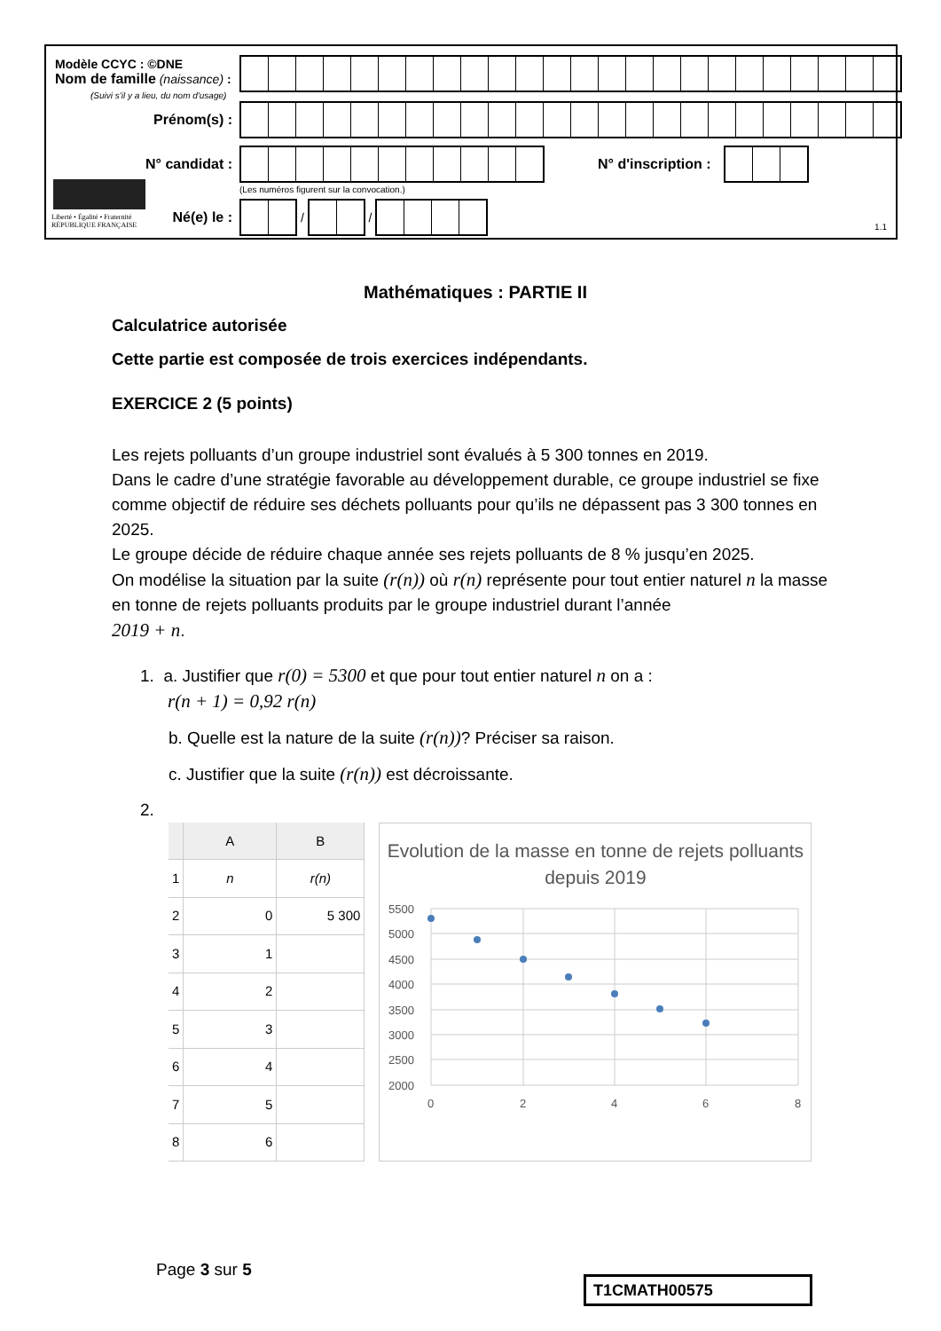Modèle CCYC : ©DNE
Nom de famille (naissance) :
(Suivi s'il y a lieu, du nom d'usage)
Prénom(s) :
N° candidat : N° d'inscription :
(Les numéros figurent sur la convocation.)
Liberté • Égalité • Fraternité
RÉPUBLIQUE FRANÇAISE
Né(e) le :
/
/
1.1
Mathématiques : PARTIE II
Calculatrice autorisée
Cette partie est composée de trois exercices indépendants.
EXERCICE 2 (5 points)
Les rejets polluants d’un groupe industriel sont évalués à 5 300 tonnes en 2019.
Dans le cadre d’une stratégie favorable au développement durable, ce groupe industriel se fixe comme objectif de réduire ses déchets polluants pour qu’ils ne dépassent pas 3 300 tonnes en 2025.
Le groupe décide de réduire chaque année ses rejets polluants de 8 % jusqu’en 2025.
On modélise la situation par la suite (r(n)) où r(n) représente pour tout entier naturel n la masse en tonne de rejets polluants produits par le groupe industriel durant l’année
2019 + n.
1. a. Justifier que r(0) = 5300 et que pour tout entier naturel n on a :
r(n + 1) = 0,92 r(n)
b. Quelle est la nature de la suite (r(n))? Préciser sa raison.
c. Justifier que la suite (r(n)) est décroissante.
2.
| | A | B |
| 1 | n | r(n) |
| 2 | 0 | 5 300 |
| 3 | 1 | |
| 4 | 2 | |
| 5 | 3 | |
| 6 | 4 | |
| 7 | 5 | |
| 8 | 6 | |
Evolution de la masse en tonne de rejets polluants depuis 2019
5500
5000
4500
4000
3500
3000
2500
2000
0
2
4
6
8
Page 3 sur 5
T1CMATH00575